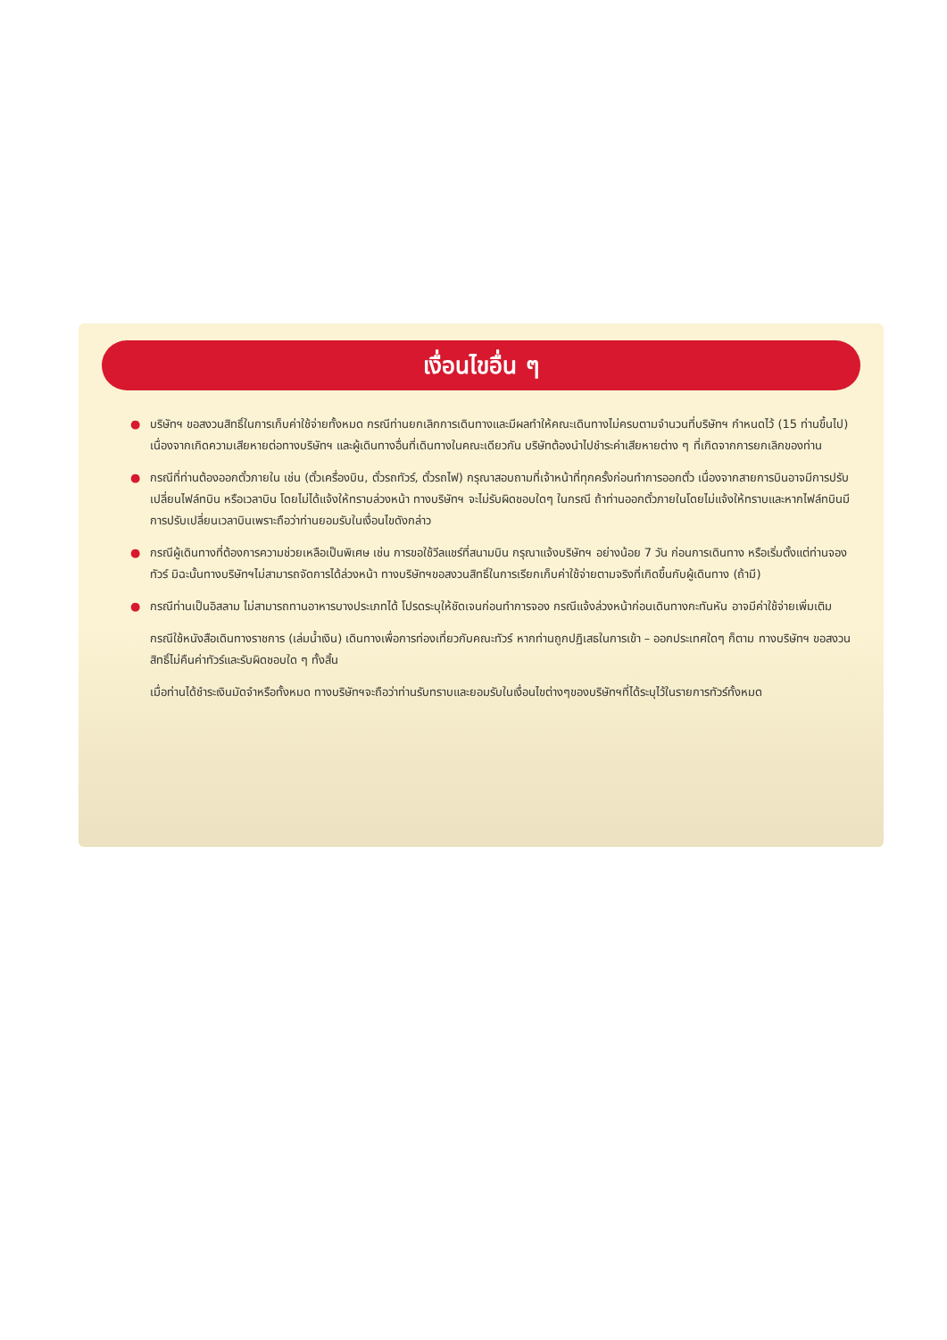เงื่อนไขอื่น ๆ
●
บริษัทฯ ขอสงวนสิทธิ์ในการเก็บค่าใช้จ่ายทั้งหมด กรณีท่านยกเลิกการเดินทางและมีผลทำให้คณะเดินทางไม่ครบตามจำนวนที่บริษัทฯ กำหนดไว้ (15 ท่านขึ้นไป) เนื่องจากเกิดความเสียหายต่อทางบริษัทฯ และผู้เดินทางอื่นที่เดินทางในคณะเดียวกัน บริษัทต้องนำไปชำระค่าเสียหายต่าง ๆ ที่เกิดจากการยกเลิกของท่าน
●
กรณีที่ท่านต้องออกตั๋วภายใน เช่น (ตั๋วเครื่องบิน, ตั๋วรถทัวร์, ตั๋วรถไฟ) กรุณาสอบถามที่เจ้าหน้าที่ทุกครั้งก่อนทำการออกตั๋ว เนื่องจากสายการบินอาจมีการปรับเปลี่ยนไฟล์ทบิน หรือเวลาบิน โดยไม่ได้แจ้งให้ทราบล่วงหน้า ทางบริษัทฯ จะไม่รับผิดชอบใดๆ ในกรณี ถ้าท่านออกตั๋วภายในโดยไม่แจ้งให้ทราบและหากไฟล์ทบินมีการปรับเปลี่ยนเวลาบินเพราะถือว่าท่านยอมรับในเงื่อนไขดังกล่าว
●
กรณีผู้เดินทางที่ต้องการความช่วยเหลือเป็นพิเศษ เช่น การขอใช้วีลแชร์ที่สนามบิน กรุณาแจ้งบริษัทฯ อย่างน้อย 7 วัน ก่อนการเดินทาง หรือเริ่มตั้งแต่ท่านจองทัวร์ มิฉะนั้นทางบริษัทฯไม่สามารถจัดการได้ล่วงหน้า ทางบริษัทฯขอสงวนสิทธิ์ในการเรียกเก็บค่าใช้จ่ายตามจริงที่เกิดขึ้นกับผู้เดินทาง (ถ้ามี)
●
กรณีท่านเป็นอิสลาม ไม่สามารถทานอาหารบางประเภทได้ โปรดระบุให้ชัดเจนก่อนทำการจอง กรณีแจ้งล่วงหน้าก่อนเดินทางกะทันหัน อาจมีค่าใช้จ่ายเพิ่มเติม
กรณีใช้หนังสือเดินทางราชการ (เล่มน้ำเงิน) เดินทางเพื่อการท่องเที่ยวกับคณะทัวร์ หากท่านถูกปฏิเสธในการเข้า – ออกประเทศใดๆ ก็ตาม ทางบริษัทฯ ขอสงวนสิทธิ์ไม่คืนค่าทัวร์และรับผิดชอบใด ๆ ทั้งสิ้น
เมื่อท่านได้ชำระเงินมัดจำหรือทั้งหมด ทางบริษัทฯจะถือว่าท่านรับทราบและยอมรับในเงื่อนไขต่างๆของบริษัทฯที่ได้ระบุไว้ในรายการทัวร์ทั้งหมด